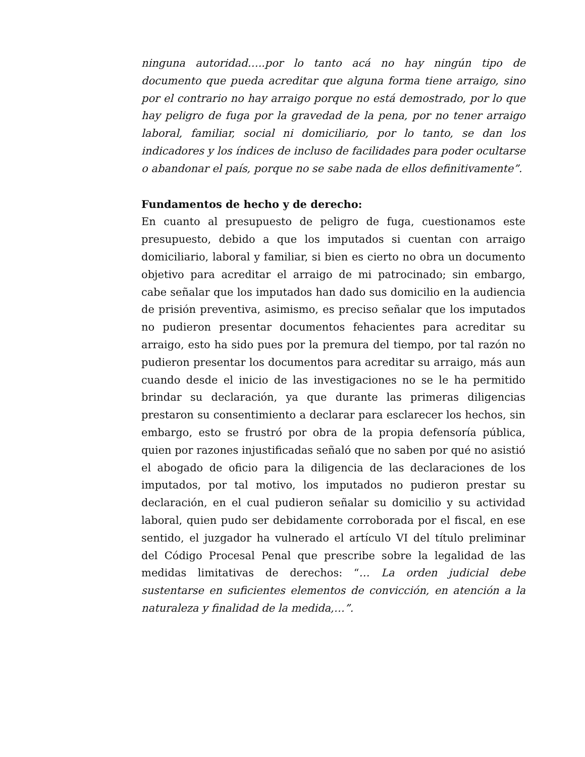ninguna autoridad…..por lo tanto acá no hay ningún tipo de documento que pueda acreditar que alguna forma tiene arraigo, sino por el contrario no hay arraigo porque no está demostrado, por lo que hay peligro de fuga por la gravedad de la pena, por no tener arraigo laboral, familiar, social ni domiciliario, por lo tanto, se dan los indicadores y los índices de incluso de facilidades para poder ocultarse o abandonar el país, porque no se sabe nada de ellos definitivamente”.
Fundamentos de hecho y de derecho:
En cuanto al presupuesto de peligro de fuga, cuestionamos este presupuesto, debido a que los imputados si cuentan con arraigo domiciliario, laboral y familiar, si bien es cierto no obra un documento objetivo para acreditar el arraigo de mi patrocinado; sin embargo, cabe señalar que los imputados han dado sus domicilio en la audiencia de prisión preventiva, asimismo, es preciso señalar que los imputados no pudieron presentar documentos fehacientes para acreditar su arraigo, esto ha sido pues por la premura del tiempo, por tal razón no pudieron presentar los documentos para acreditar su arraigo, más aun cuando desde el inicio de las investigaciones no se le ha permitido brindar su declaración, ya que durante las primeras diligencias prestaron su consentimiento a declarar para esclarecer los hechos, sin embargo, esto se frustró por obra de la propia defensoría pública, quien por razones injustificadas señaló que no saben por qué no asistió el abogado de oficio para la diligencia de las declaraciones de los imputados, por tal motivo, los imputados no pudieron prestar su declaración, en el cual pudieron señalar su domicilio y su actividad laboral, quien pudo ser debidamente corroborada por el fiscal, en ese sentido, el juzgador ha vulnerado el artículo VI del título preliminar del Código Procesal Penal que prescribe sobre la legalidad de las medidas limitativas de derechos: “… La orden judicial debe sustentarse en suficientes elementos de convicción, en atención a la naturaleza y finalidad de la medida,…”.